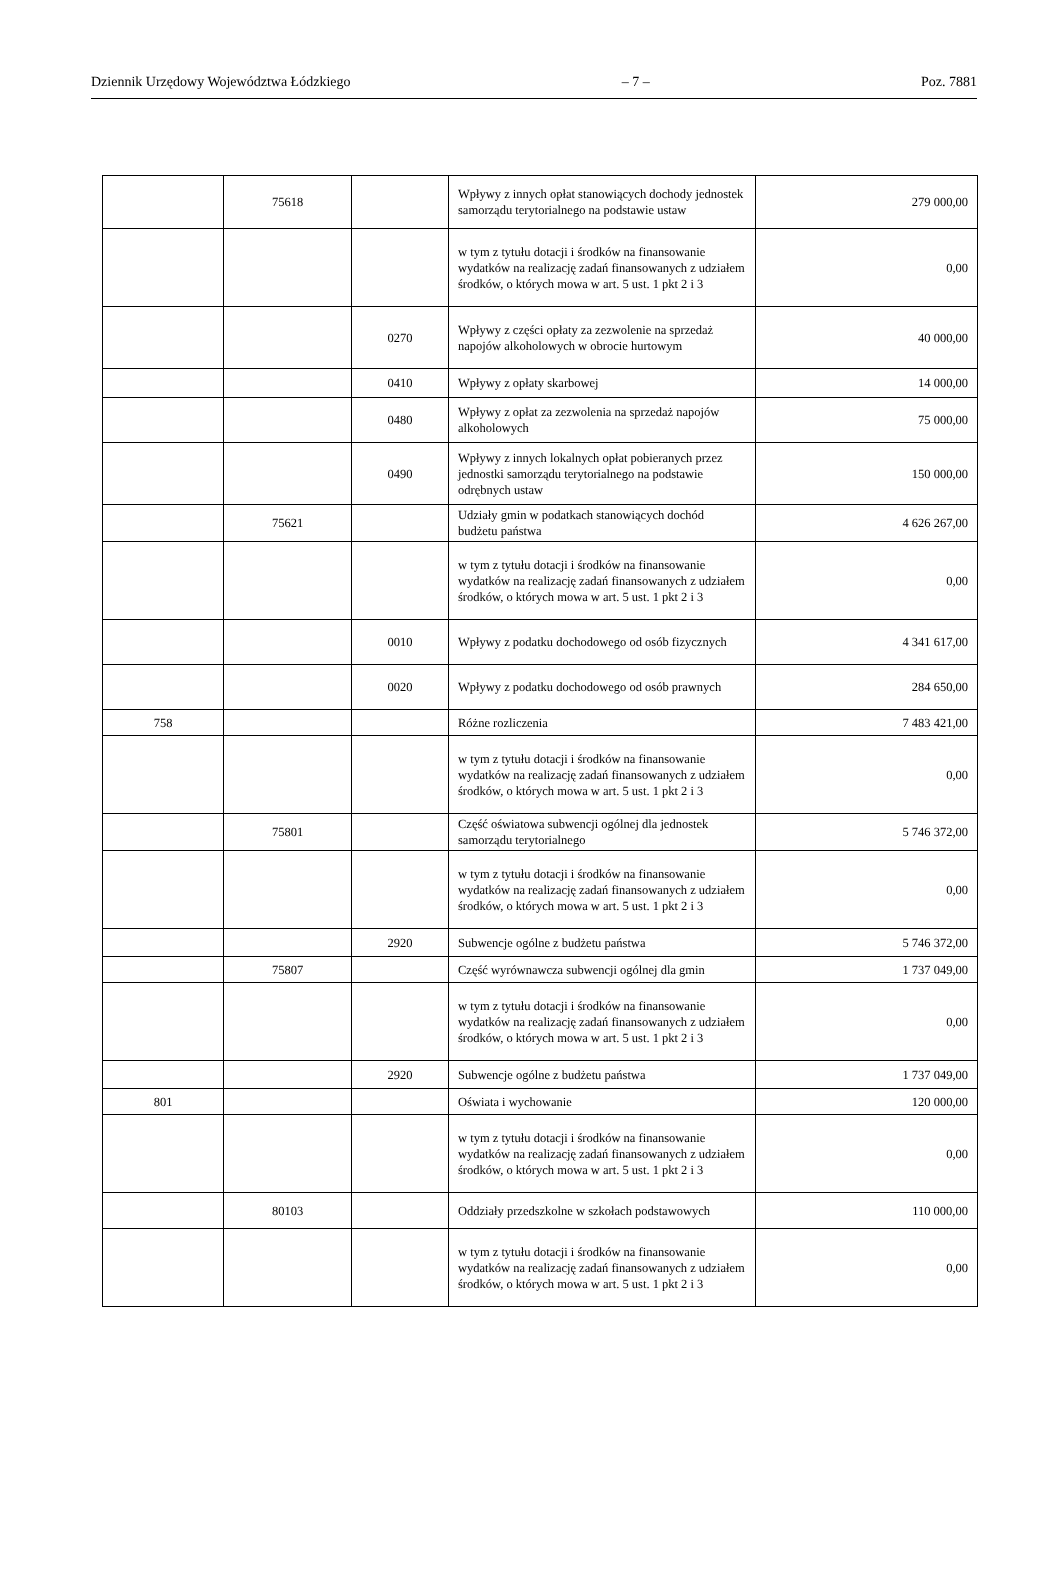Dziennik Urzędowy Województwa Łódzkiego – 7 – Poz. 7881
| | 75618 | | Wpływy z innych opłat stanowiących dochody jednostek samorządu terytorialnego na podstawie ustaw | 279 000,00 |
| | | | w tym z tytułu dotacji i środków na finansowanie wydatków na realizację zadań finansowanych z udziałem środków, o których mowa w art. 5 ust. 1 pkt 2 i 3 | 0,00 |
| | | 0270 | Wpływy z części opłaty za zezwolenie na sprzedaż napojów alkoholowych w obrocie hurtowym | 40 000,00 |
| | | 0410 | Wpływy z opłaty skarbowej | 14 000,00 |
| | | 0480 | Wpływy z opłat za zezwolenia na sprzedaż napojów alkoholowych | 75 000,00 |
| | | 0490 | Wpływy z innych lokalnych opłat pobieranych przez jednostki samorządu terytorialnego na podstawie odrębnych ustaw | 150 000,00 |
| | 75621 | | Udziały gmin w podatkach stanowiących dochód budżetu państwa | 4 626 267,00 |
| | | | w tym z tytułu dotacji i środków na finansowanie wydatków na realizację zadań finansowanych z udziałem środków, o których mowa w art. 5 ust. 1 pkt 2 i 3 | 0,00 |
| | | 0010 | Wpływy z podatku dochodowego od osób fizycznych | 4 341 617,00 |
| | | 0020 | Wpływy z podatku dochodowego od osób prawnych | 284 650,00 |
| 758 | | | Różne rozliczenia | 7 483 421,00 |
| | | | w tym z tytułu dotacji i środków na finansowanie wydatków na realizację zadań finansowanych z udziałem środków, o których mowa w art. 5 ust. 1 pkt 2 i 3 | 0,00 |
| | 75801 | | Część oświatowa subwencji ogólnej dla jednostek samorządu terytorialnego | 5 746 372,00 |
| | | | w tym z tytułu dotacji i środków na finansowanie wydatków na realizację zadań finansowanych z udziałem środków, o których mowa w art. 5 ust. 1 pkt 2 i 3 | 0,00 |
| | | 2920 | Subwencje ogólne z budżetu państwa | 5 746 372,00 |
| | 75807 | | Część wyrównawcza subwencji ogólnej dla gmin | 1 737 049,00 |
| | | | w tym z tytułu dotacji i środków na finansowanie wydatków na realizację zadań finansowanych z udziałem środków, o których mowa w art. 5 ust. 1 pkt 2 i 3 | 0,00 |
| | | 2920 | Subwencje ogólne z budżetu państwa | 1 737 049,00 |
| 801 | | | Oświata i wychowanie | 120 000,00 |
| | | | w tym z tytułu dotacji i środków na finansowanie wydatków na realizację zadań finansowanych z udziałem środków, o których mowa w art. 5 ust. 1 pkt 2 i 3 | 0,00 |
| | 80103 | | Oddziały przedszkolne w szkołach podstawowych | 110 000,00 |
| | | | w tym z tytułu dotacji i środków na finansowanie wydatków na realizację zadań finansowanych z udziałem środków, o których mowa w art. 5 ust. 1 pkt 2 i 3 | 0,00 |